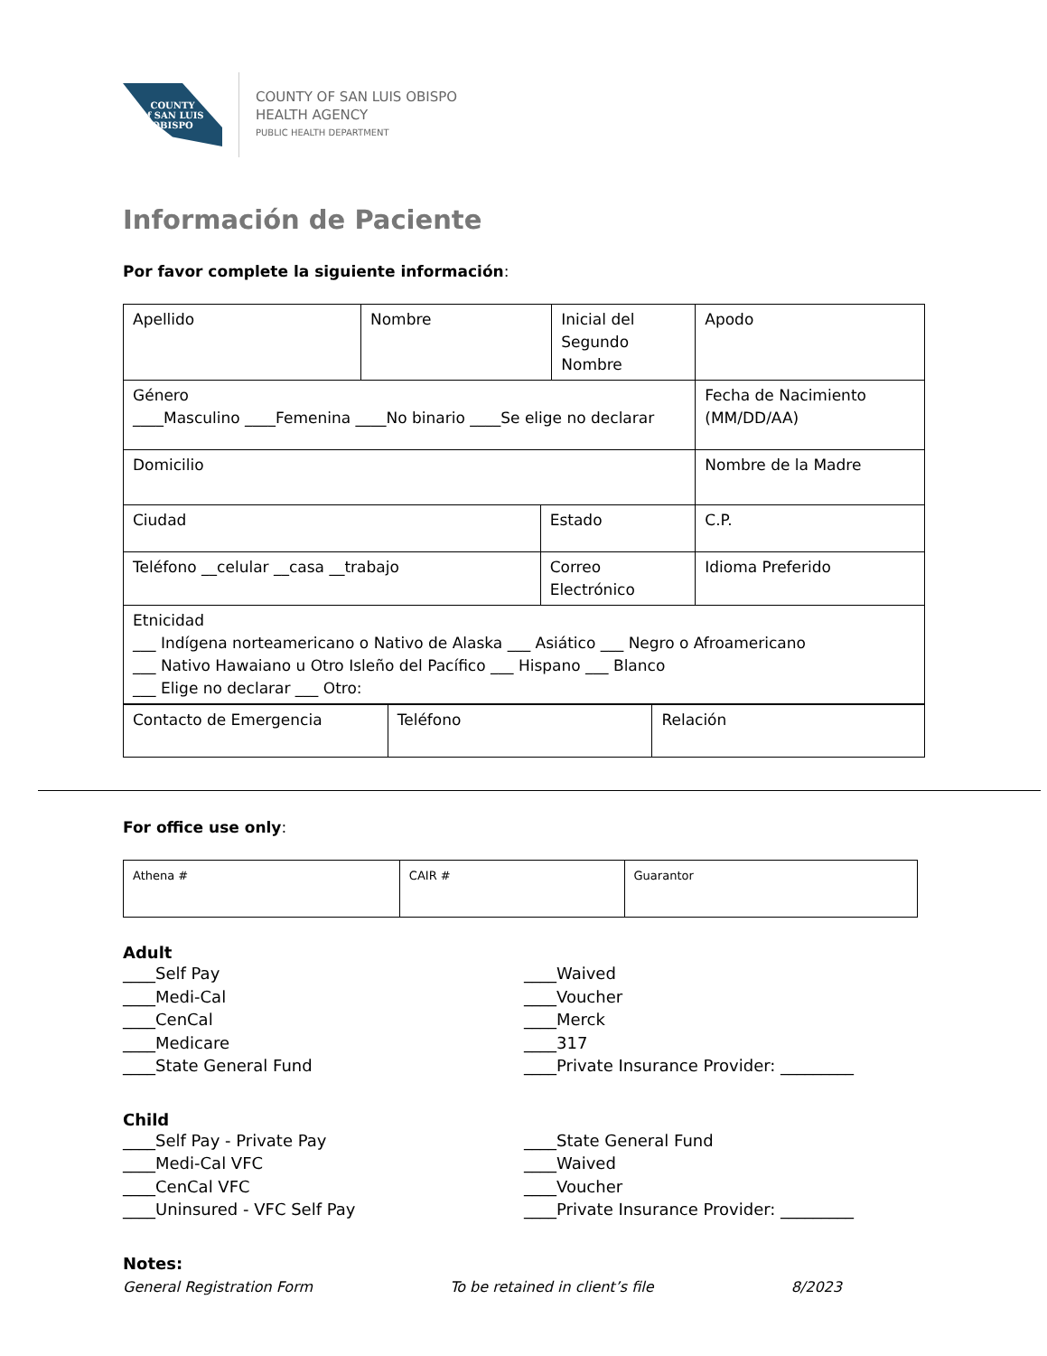COUNTY
of SAN LUIS
OBISPO
COUNTY OF SAN LUIS OBISPO
HEALTH AGENCY
PUBLIC HEALTH DEPARTMENT
Información de Paciente
Por favor complete la siguiente información:
| Apellido | Nombre | | Inicial del Segundo Nombre | Apodo |
| Género ____Masculino ____Femenina ____No binario ____Se elige no declarar | | | | Fecha de Nacimiento (MM/DD/AA) |
| Domicilio | | | | Nombre de la Madre |
| Ciudad | | Estado | | C.P. |
| Teléfono __celular __casa __trabajo | | Correo Electrónico | | Idioma Preferido |
| Etnicidad ___ Indígena norteamericano o Nativo de Alaska ___ Asiático ___ Negro o Afroamericano ___ Nativo Hawaiano u Otro Isleño del Pacífico ___ Hispano ___ Blanco ___ Elige no declarar ___ Otro: | | | | |
| Contacto de Emergencia | Teléfono | Relación |
For office use only:
| Athena # | CAIR # | Guarantor |
Adult
____Self Pay
____Medi-Cal
____CenCal
____Medicare
____State General Fund
____Waived
____Voucher
____Merck
____317
____Private Insurance Provider: _________
Child
____Self Pay - Private Pay
____Medi-Cal VFC
____CenCal VFC
____Uninsured - VFC Self Pay
____State General Fund
____Waived
____Voucher
____Private Insurance Provider: _________
Notes:
General Registration Form To be retained in client’s file 8/2023